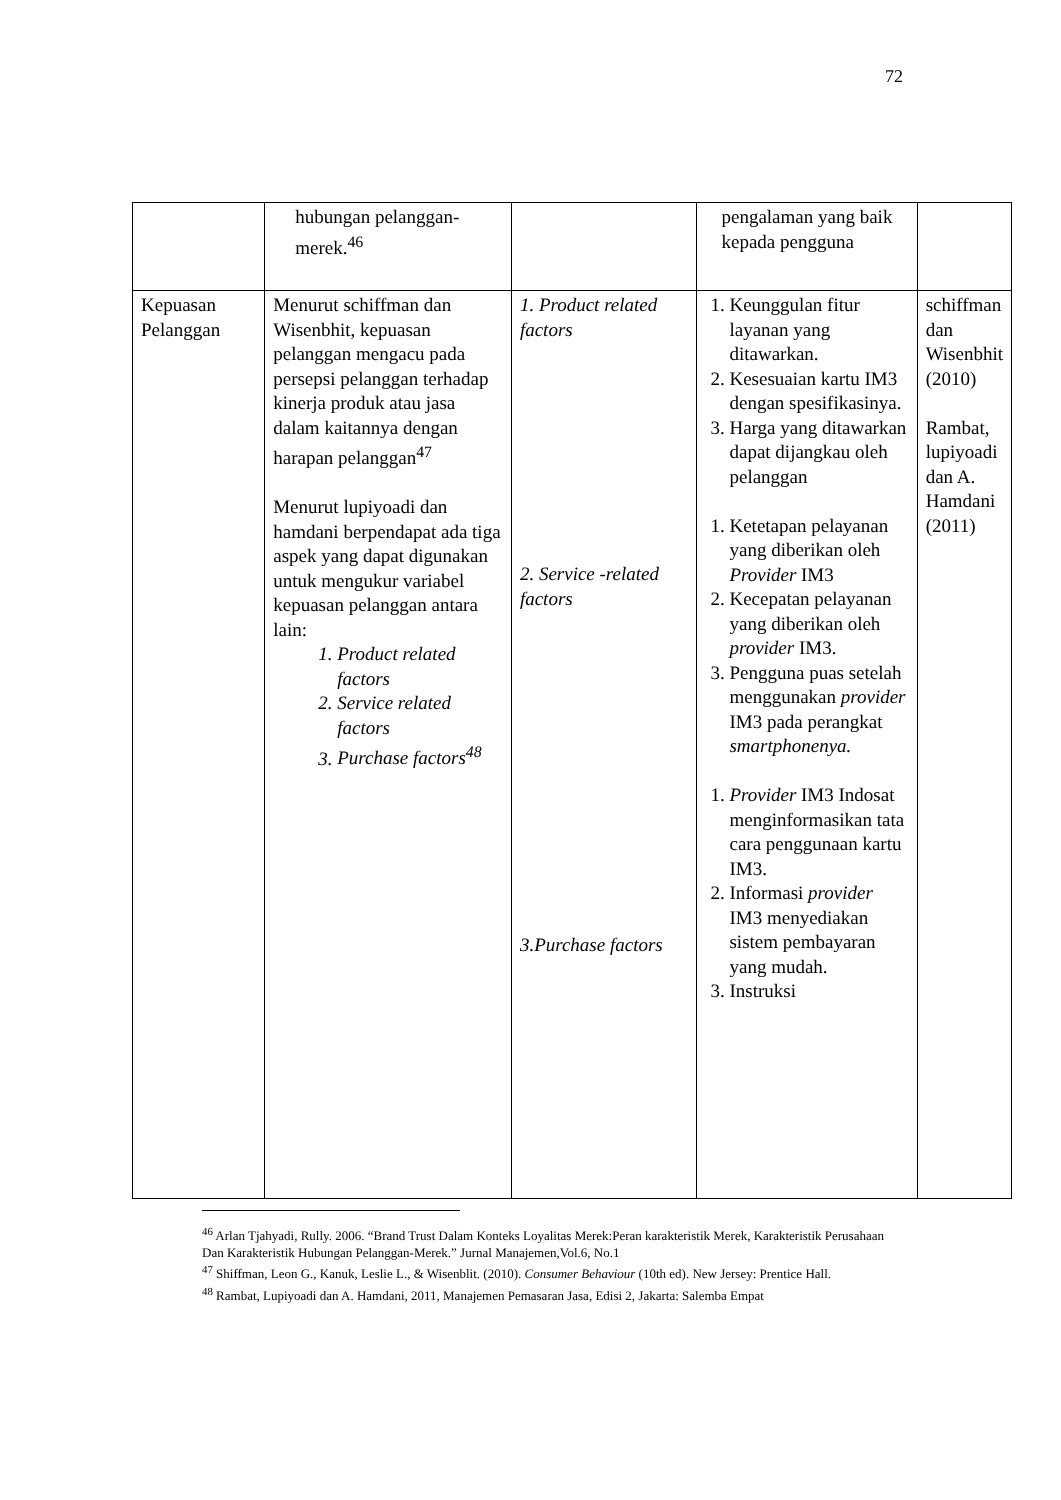72
| | hubungan pelanggan-merek.<sup>46</sup> | | pengalaman yang baik kepada pengguna | |
| Kepuasan Pelanggan | Menurut schiffman dan Wisenbhit, kepuasan pelanggan mengacu pada persepsi pelanggan terhadap kinerja produk atau jasa dalam kaitannya dengan harapan pelanggan<sup>47</sup> Menurut lupiyoadi dan hamdani berpendapat ada tiga aspek yang dapat digunakan untuk mengukur variabel kepuasan pelanggan antara lain: 1. Product related factors 2. Service related factors 3. Purchase factors<sup>48</sup> | 1. Product related factors 2. Service -related factors 3.Purchase factors | 1. Keunggulan fitur layanan yang ditawarkan. 2. Kesesuaian kartu IM3 dengan spesifikasinya. 3. Harga yang ditawarkan dapat dijangkau oleh pelanggan 1. Ketetapan pelayanan yang diberikan oleh Provider IM3 2. Kecepatan pelayanan yang diberikan oleh provider IM3. 3. Pengguna puas setelah menggunakan provider IM3 pada perangkat smartphonenya. 1. Provider IM3 Indosat menginformasikan tata cara penggunaan kartu IM3. 2. Informasi provider IM3 menyediakan sistem pembayaran yang mudah. 3. Instruksi | schiffman dan Wisenbhit (2010) Rambat, lupiyoadi dan A. Hamdani (2011) |
<sup>46</sup> Arlan Tjahyadi, Rully. 2006. “Brand Trust Dalam Konteks Loyalitas Merek:Peran karakteristik Merek, Karakteristik Perusahaan Dan Karakteristik Hubungan Pelanggan-Merek.” Jurnal Manajemen,Vol.6, No.1
<sup>47</sup> Shiffman, Leon G., Kanuk, Leslie L., & Wisenblit. (2010). Consumer Behaviour (10th ed). New Jersey: Prentice Hall.
<sup>48</sup> Rambat, Lupiyoadi dan A. Hamdani, 2011, Manajemen Pemasaran Jasa, Edisi 2, Jakarta: Salemba Empat